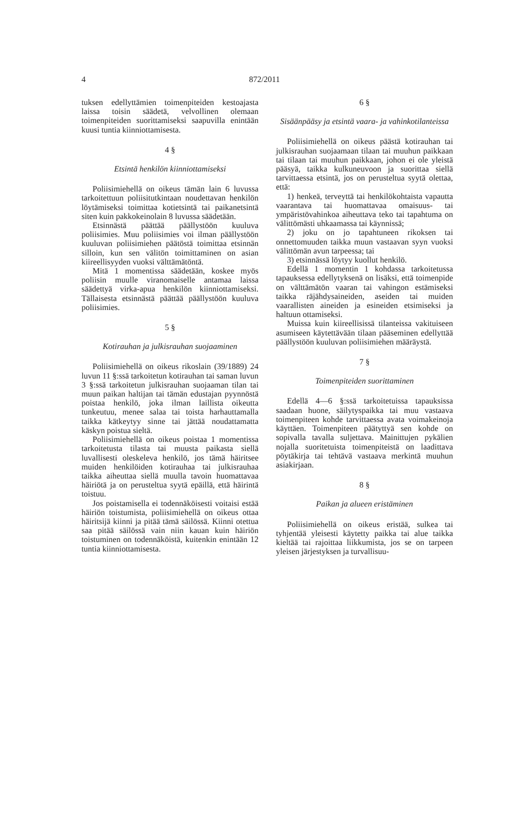4 872/2011
tuksen edellyttämien toimenpiteiden kestoajasta laissa toisin säädetä, velvollinen olemaan toimenpiteiden suorittamiseksi saapuvilla enintään kuusi tuntia kiinniottamisesta.
4 §
Etsintä henkilön kiinniottamiseksi
Poliisimiehellä on oikeus tämän lain 6 luvussa tarkoitettuun poliisitutkintaan noudettavan henkilön löytämiseksi toimittaa kotietsintä tai paikanetsintä siten kuin pakkokeinolain 8 luvussa säädetään.
Etsinnästä päättää päällystöön kuuluva poliisimies. Muu poliisimies voi ilman päällystöön kuuluvan poliisimiehen päätöstä toimittaa etsinnän silloin, kun sen välitön toimittaminen on asian kiireellisyyden vuoksi välttämätöntä.
Mitä 1 momentissa säädetään, koskee myös poliisin muulle viranomaiselle antamaa laissa säädettyä virka-apua henkilön kiinniottamiseksi. Tällaisesta etsinnästä päättää päällystöön kuuluva poliisimies.
5 §
Kotirauhan ja julkisrauhan suojaaminen
Poliisimiehellä on oikeus rikoslain (39/1889) 24 luvun 11 §:ssä tarkoitetun kotirauhan tai saman luvun 3 §:ssä tarkoitetun julkisrauhan suojaaman tilan tai muun paikan haltijan tai tämän edustajan pyynnöstä poistaa henkilö, joka ilman laillista oikeutta tunkeutuu, menee salaa tai toista harhauttamalla taikka kätkeytyy sinne tai jättää noudattamatta käskyn poistua sieltä.
Poliisimiehellä on oikeus poistaa 1 momentissa tarkoitetusta tilasta tai muusta paikasta siellä luvallisesti oleskeleva henkilö, jos tämä häiritsee muiden henkilöiden kotirauhaa tai julkisrauhaa taikka aiheuttaa siellä muulla tavoin huomattavaa häiriötä ja on perusteltua syytä epäillä, että häirintä toistuu.
Jos poistamisella ei todennäköisesti voitaisi estää häiriön toistumista, poliisimiehellä on oikeus ottaa häiritsijä kiinni ja pitää tämä säilössä. Kiinni otettua saa pitää säilössä vain niin kauan kuin häiriön toistuminen on todennäköistä, kuitenkin enintään 12 tuntia kiinniottamisesta.
6 §
Sisäänpääsy ja etsintä vaara- ja vahinkotilanteissa
Poliisimiehellä on oikeus päästä kotirauhan tai julkisrauhan suojaamaan tilaan tai muuhun paikkaan tai tilaan tai muuhun paikkaan, johon ei ole yleistä pääsyä, taikka kulkuneuvoon ja suorittaa siellä tarvittaessa etsintä, jos on perusteltua syytä olettaa, että:
1) henkeä, terveyttä tai henkilökohtaista vapautta vaarantava tai huomattavaa omaisuus- tai ympäristövahinkoa aiheuttava teko tai tapahtuma on välittömästi uhkaamassa tai käynnissä;
2) joku on jo tapahtuneen rikoksen tai onnettomuuden taikka muun vastaavan syyn vuoksi välittömän avun tarpeessa; tai
3) etsinnässä löytyy kuollut henkilö.
Edellä 1 momentin 1 kohdassa tarkoitetussa tapauksessa edellytyksenä on lisäksi, että toimenpide on välttämätön vaaran tai vahingon estämiseksi taikka räjähdysaineiden, aseiden tai muiden vaarallisten aineiden ja esineiden etsimiseksi ja haltuun ottamiseksi.
Muissa kuin kiireellisissä tilanteissa vakituiseen asumiseen käytettävään tilaan pääseminen edellyttää päällystöön kuuluvan poliisimiehen määräystä.
7 §
Toimenpiteiden suorittaminen
Edellä 4—6 §:ssä tarkoitetuissa tapauksissa saadaan huone, säilytyspaikka tai muu vastaava toimenpiteen kohde tarvittaessa avata voimakeinoja käyttäen. Toimenpiteen päätyttyä sen kohde on sopivalla tavalla suljettava. Mainittujen pykälien nojalla suoritetuista toimenpiteistä on laadittava pöytäkirja tai tehtävä vastaava merkintä muuhun asiakirjaan.
8 §
Paikan ja alueen eristäminen
Poliisimiehellä on oikeus eristää, sulkea tai tyhjentää yleisesti käytetty paikka tai alue taikka kieltää tai rajoittaa liikkumista, jos se on tarpeen yleisen järjestyksen ja turvallisuu-